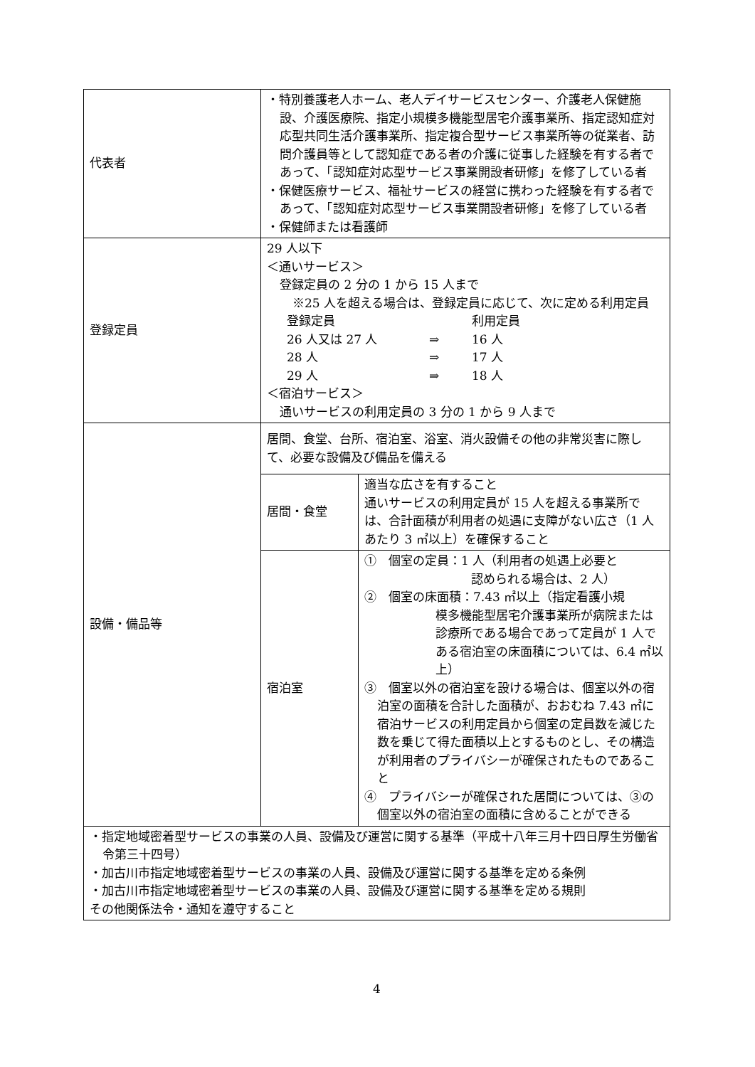| 代表者 | ・特別養護老人ホーム、老人デイサービスセンター、介護老人保健施設、介護医療院、指定小規模多機能型居宅介護事業所、指定認知症対応型共同生活介護事業所、指定複合型サービス事業所等の従業者、訪問介護員等として認知症である者の介護に従事した経験を有する者であって、「認知症対応型サービス事業開設者研修」を修了している者 ・保健医療サービス、福祉サービスの経営に携わった経験を有する者であって、「認知症対応型サービス事業開設者研修」を修了している者 ・保健師または看護師 | |
| 登録定員 | 29 人以下 ＜通いサービス＞ 登録定員の 2 分の 1 から 15 人まで ※25 人を超える場合は、登録定員に応じて、次に定める利用定員 / 登録定員 / / 利用定員 / / 26 人又は 27 人 / ⇒ / 16 人 / / 28 人 / ⇒ / 17 人 / / 29 人 / ⇒ / 18 人 / ＜宿泊サービス＞ 通いサービスの利用定員の 3 分の 1 から 9 人まで | |
| 設備・備品等 | 居間、食堂、台所、宿泊室、浴室、消火設備その他の非常災害に際して、必要な設備及び備品を備える | |
| | 居間・食堂 | 適当な広さを有すること 通いサービスの利用定員が 15 人を超える事業所では、合計面積が利用者の処遇に支障がない広さ（1 人あたり 3 ㎡以上）を確保すること |
| | 宿泊室 | ① 個室の定員：1 人（利用者の処遇上必要と 認められる場合は、2 人） ② 個室の床面積：7.43 ㎡以上（指定看護小規 模多機能型居宅介護事業所が病院または診療所である場合であって定員が 1 人である宿泊室の床面積については、6.4 ㎡以上） ③ 個室以外の宿泊室を設ける場合は、個室以外の宿泊室の面積を合計した面積が、おおむね 7.43 ㎡に宿泊サービスの利用定員から個室の定員数を減じた数を乗じて得た面積以上とするものとし、その構造が利用者のプライバシーが確保されたものであること ④ プライバシーが確保された居間については、③の個室以外の宿泊室の面積に含めることができる |
| ・指定地域密着型サービスの事業の人員、設備及び運営に関する基準（平成十八年三月十四日厚生労働省令第三十四号） ・加古川市指定地域密着型サービスの事業の人員、設備及び運営に関する基準を定める条例 ・加古川市指定地域密着型サービスの事業の人員、設備及び運営に関する基準を定める規則 その他関係法令・通知を遵守すること | | |
4